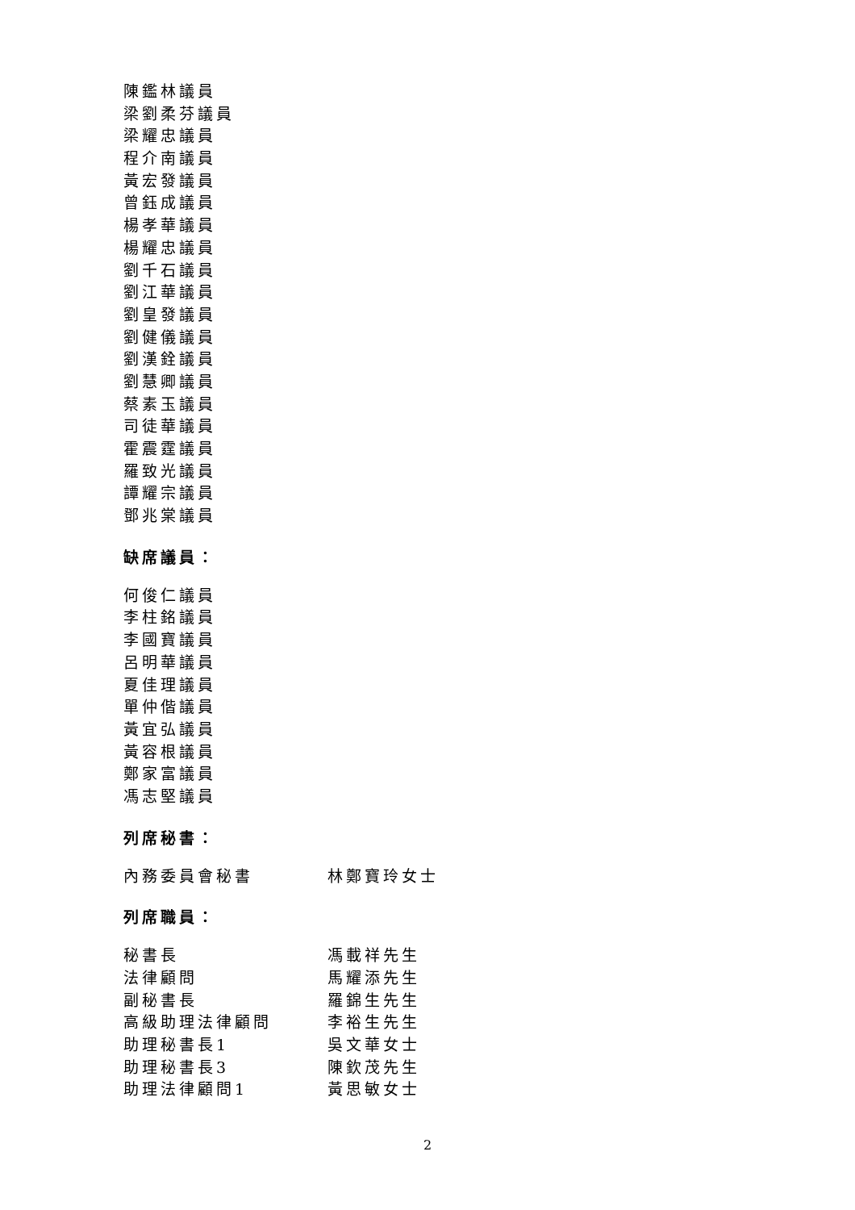陳鑑林議員
梁劉柔芬議員
梁耀忠議員
程介南議員
黃宏發議員
曾鈺成議員
楊孝華議員
楊耀忠議員
劉千石議員
劉江華議員
劉皇發議員
劉健儀議員
劉漢銓議員
劉慧卿議員
蔡素玉議員
司徒華議員
霍震霆議員
羅致光議員
譚耀宗議員
鄧兆棠議員
缺席議員：
何俊仁議員
李柱銘議員
李國寶議員
呂明華議員
夏佳理議員
單仲偕議員
黃宜弘議員
黃容根議員
鄭家富議員
馮志堅議員
列席秘書：
內務委員會秘書 林鄭寶玲女士
列席職員：
秘書長 馮載祥先生
法律顧問 馬耀添先生
副秘書長 羅錦生先生
高級助理法律顧問 李裕生先生
助理秘書長1 吳文華女士
助理秘書長3 陳欽茂先生
助理法律顧問1 黃思敏女士
2